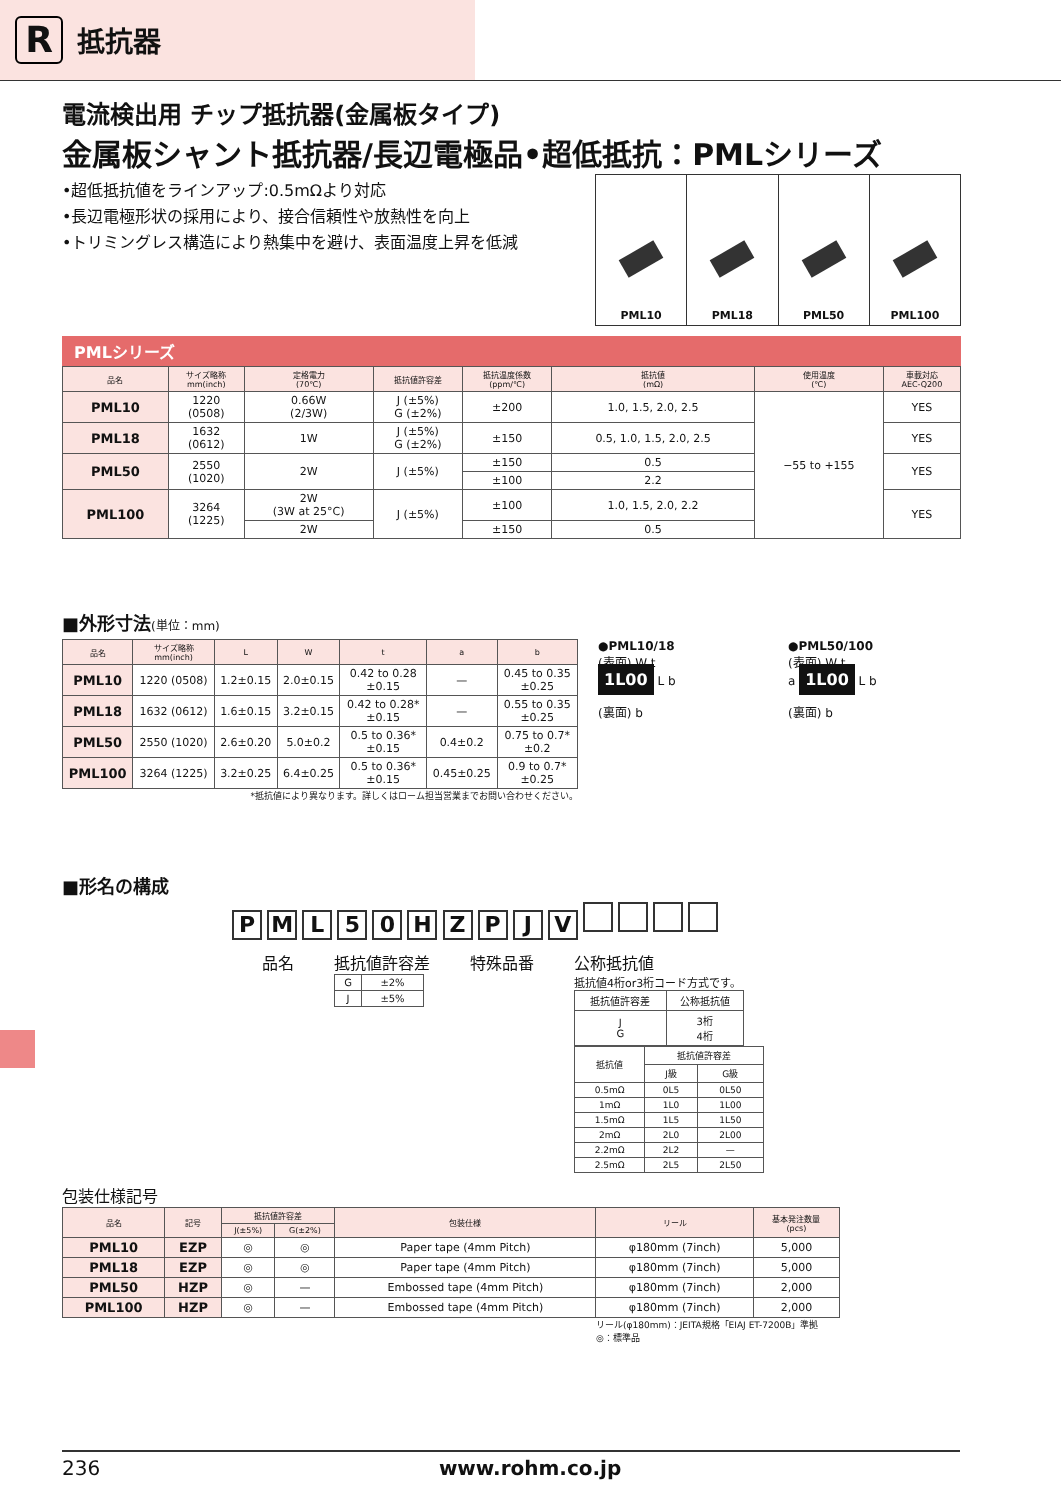R抵抗器
電流検出用 チップ抵抗器(金属板タイプ)
金属板シャント抵抗器/長辺電極品•超低抵抗：PMLシリーズ
•超低抵抗値をラインアップ:0.5mΩより対応
•長辺電極形状の採用により、接合信頼性や放熱性を向上
•トリミングレス構造により熱集中を避け、表面温度上昇を低減
PML10 PML18 PML50 PML100
PMLシリーズ
| 品名 | サイズ略称 mm(inch) | 定格電力 (70℃) | 抵抗値許容差 | 抵抗温度係数 (ppm/℃) | 抵抗値 (mΩ) | 使用温度 (℃) | 車載対応 AEC-Q200 |
| --- | --- | --- | --- | --- | --- | --- | --- |
| PML10 | 1220 (0508) | 0.66W (2/3W) | J (±5%) G (±2%) | ±200 | 1.0, 1.5, 2.0, 2.5 | −55 to +155 | YES |
| PML18 | 1632 (0612) | 1W | J (±5%) G (±2%) | ±150 | 0.5, 1.0, 1.5, 2.0, 2.5 | | YES |
| PML50 | 2550 (1020) | 2W | J (±5%) | ±150 | 0.5 | | YES |
| | | | | ±100 | 2.2 | | |
| PML100 | 3264 (1225) | 2W (3W at 25°C) | J (±5%) | ±100 | 1.0, 1.5, 2.0, 2.2 | | YES |
| | | 2W | | ±150 | 0.5 | | |
■外形寸法(単位：mm)
| 品名 | サイズ略称 mm(inch) | L | W | t | a | b |
| --- | --- | --- | --- | --- | --- | --- |
| PML10 | 1220 (0508) | 1.2±0.15 | 2.0±0.15 | 0.42 to 0.28 ±0.15 | — | 0.45 to 0.35 ±0.25 |
| PML18 | 1632 (0612) | 1.6±0.15 | 3.2±0.15 | 0.42 to 0.28* ±0.15 | — | 0.55 to 0.35 ±0.25 |
| PML50 | 2550 (1020) | 2.6±0.20 | 5.0±0.2 | 0.5 to 0.36* ±0.15 | 0.4±0.2 | 0.75 to 0.7* ±0.2 |
| PML100 | 3264 (1225) | 3.2±0.25 | 6.4±0.25 | 0.5 to 0.36* ±0.15 | 0.45±0.25 | 0.9 to 0.7* ±0.25 |
*抵抗値により異なります。詳しくはローム担当営業までお問い合わせください。
●PML10/18
(表面) W t
1L00 L b
(裏面) b
●PML50/100
(表面) W t
a 1L00 L b
(裏面) b
■形名の構成
P M L 5 0 H Z P J V
品名 抵抗値許容差
| G | ±2% |
| J | ±5% |
特殊品番 公称抵抗値
抵抗値4桁or3桁コード方式です。
| 抵抗値許容差 | 公称抵抗値 |
| J G | 3桁 4桁 |
| 抵抗値 | 抵抗値許容差 | |
| | J級 | G級 |
| 0.5mΩ | 0L5 | 0L50 |
| 1mΩ | 1L0 | 1L00 |
| 1.5mΩ | 1L5 | 1L50 |
| 2mΩ | 2L0 | 2L00 |
| 2.2mΩ | 2L2 | — |
| 2.5mΩ | 2L5 | 2L50 |
包装仕様記号
| 品名 | 記号 | 抵抗値許容差 | | 包装仕様 | リール | 基本発注数量 (pcs) |
| --- | --- | --- | --- | --- | --- | --- |
| | | J(±5%) | G(±2%) | | | |
| PML10 | EZP | ◎ | ◎ | Paper tape (4mm Pitch) | φ180mm (7inch) | 5,000 |
| PML18 | EZP | ◎ | ◎ | Paper tape (4mm Pitch) | φ180mm (7inch) | 5,000 |
| PML50 | HZP | ◎ | — | Embossed tape (4mm Pitch) | φ180mm (7inch) | 2,000 |
| PML100 | HZP | ◎ | — | Embossed tape (4mm Pitch) | φ180mm (7inch) | 2,000 |
リール(φ180mm)：JEITA規格「EIAJ ET-7200B」準拠
◎：標準品
236 www.rohm.co.jp